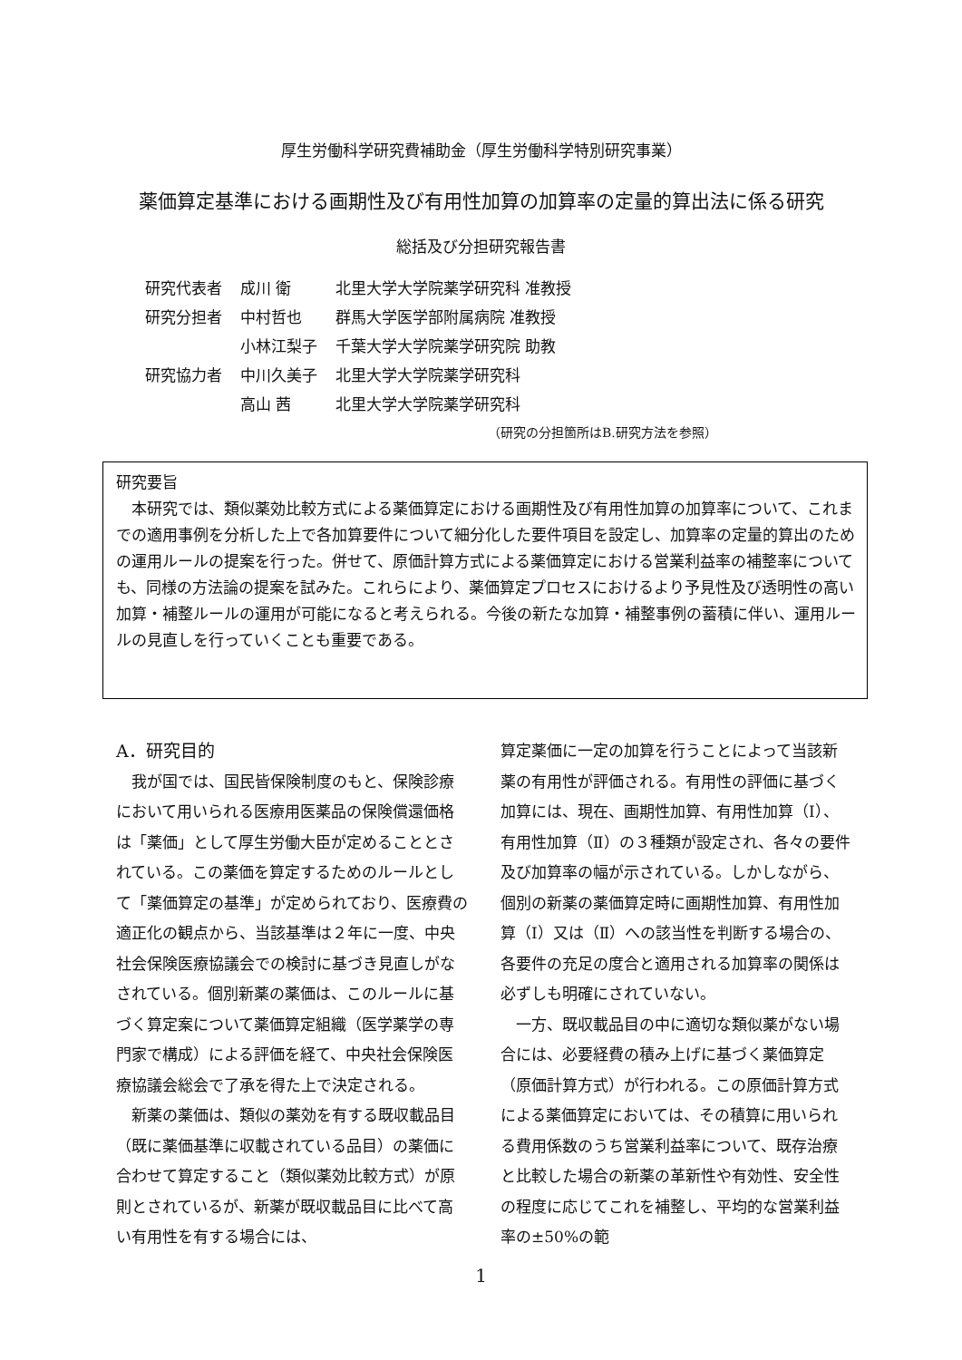厚生労働科学研究費補助金（厚生労働科学特別研究事業）
薬価算定基準における画期性及び有用性加算の加算率の定量的算出法に係る研究
総括及び分担研究報告書
| 研究代表者 | 成川 衛 | 北里大学大学院薬学研究科 准教授 |
| 研究分担者 | 中村哲也 | 群馬大学医学部附属病院 准教授 |
| | 小林江梨子 | 千葉大学大学院薬学研究院 助教 |
| 研究協力者 | 中川久美子 | 北里大学大学院薬学研究科 |
| | 高山 茜 | 北里大学大学院薬学研究科 |
（研究の分担箇所はB.研究方法を参照）
研究要旨
　本研究では、類似薬効比較方式による薬価算定における画期性及び有用性加算の加算率について、これまでの適用事例を分析した上で各加算要件について細分化した要件項目を設定し、加算率の定量的算出のための運用ルールの提案を行った。併せて、原価計算方式による薬価算定における営業利益率の補整率についても、同様の方法論の提案を試みた。これらにより、薬価算定プロセスにおけるより予見性及び透明性の高い加算・補整ルールの運用が可能になると考えられる。今後の新たな加算・補整事例の蓄積に伴い、運用ルールの見直しを行っていくことも重要である。
A．研究目的
　我が国では、国民皆保険制度のもと、保険診療において用いられる医療用医薬品の保険償還価格は「薬価」として厚生労働大臣が定めることとされている。この薬価を算定するためのルールとして「薬価算定の基準」が定められており、医療費の適正化の観点から、当該基準は２年に一度、中央社会保険医療協議会での検討に基づき見直しがなされている。個別新薬の薬価は、このルールに基づく算定案について薬価算定組織（医学薬学の専門家で構成）による評価を経て、中央社会保険医療協議会総会で了承を得た上で決定される。
　新薬の薬価は、類似の薬効を有する既収載品目（既に薬価基準に収載されている品目）の薬価に合わせて算定すること（類似薬効比較方式）が原則とされているが、新薬が既収載品目に比べて高い有用性を有する場合には、
算定薬価に一定の加算を行うことによって当該新薬の有用性が評価される。有用性の評価に基づく加算には、現在、画期性加算、有用性加算（Ⅰ）、有用性加算（Ⅱ）の３種類が設定され、各々の要件及び加算率の幅が示されている。しかしながら、個別の新薬の薬価算定時に画期性加算、有用性加算（Ⅰ）又は（Ⅱ）への該当性を判断する場合の、各要件の充足の度合と適用される加算率の関係は必ずしも明確にされていない。
　一方、既収載品目の中に適切な類似薬がない場合には、必要経費の積み上げに基づく薬価算定（原価計算方式）が行われる。この原価計算方式による薬価算定においては、その積算に用いられる費用係数のうち営業利益率について、既存治療と比較した場合の新薬の革新性や有効性、安全性の程度に応じてこれを補整し、平均的な営業利益率の±50%の範
1